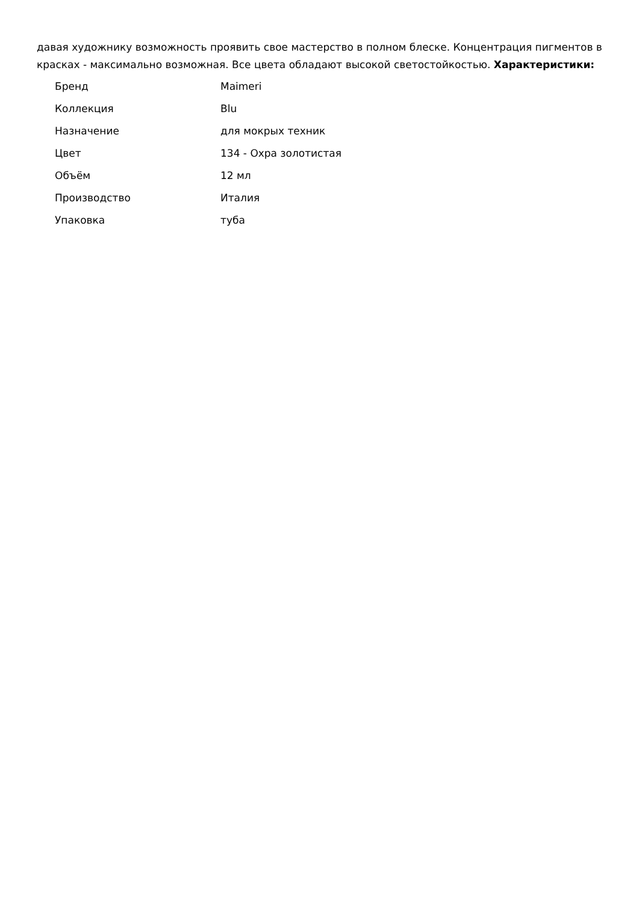давая художнику возможность проявить свое мастерство в полном блеске. Концентрация пигментов в красках - максимально возможная. Все цвета обладают высокой светостойкостью. Характеристики:
| Бренд | Maimeri |
| Коллекция | Blu |
| Назначение | для мокрых техник |
| Цвет | 134 - Охра золотистая |
| Объём | 12 мл |
| Производство | Италия |
| Упаковка | туба |